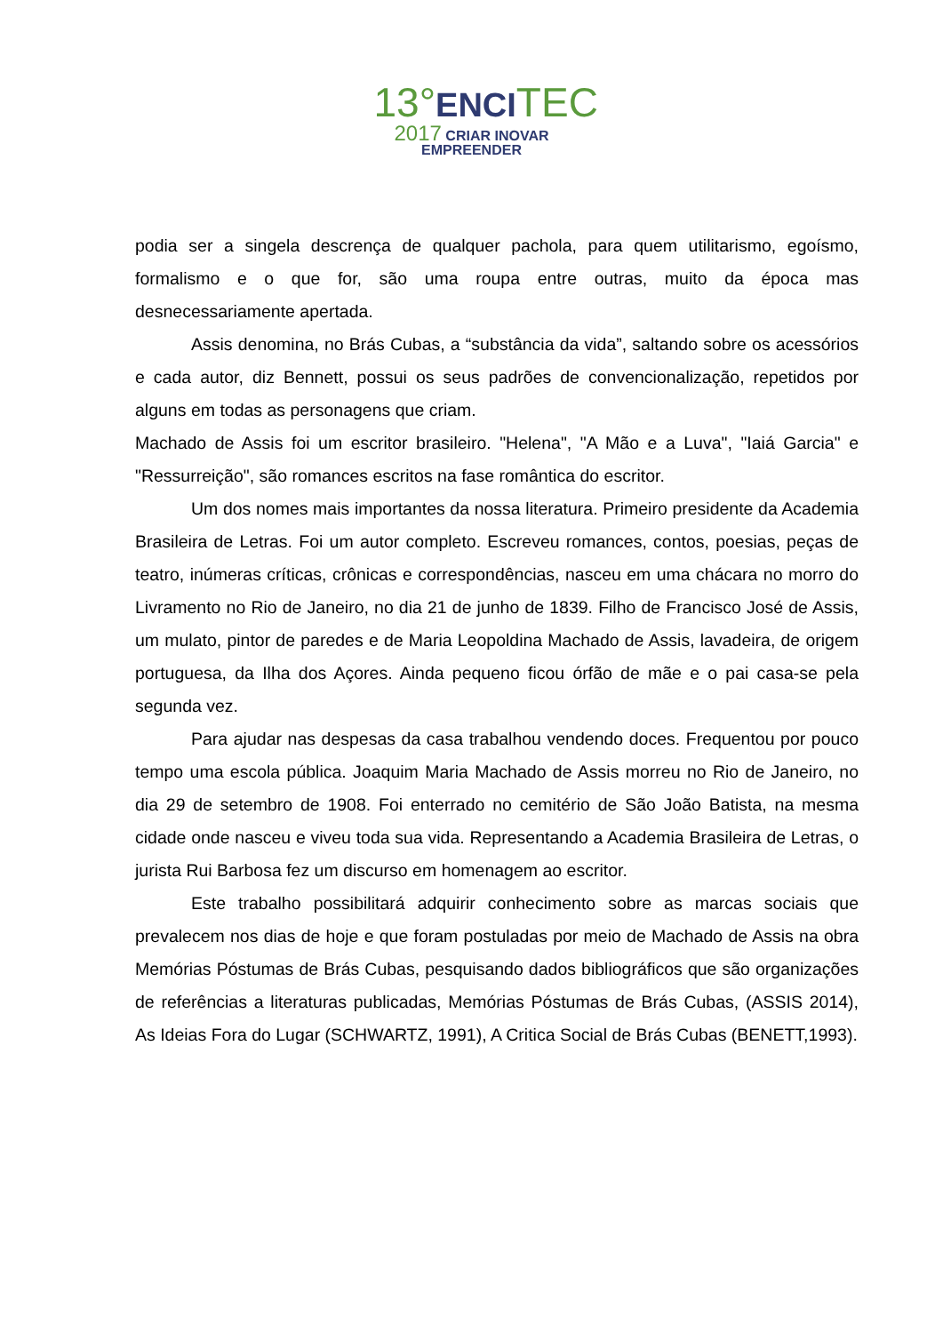13°ENCI TEC
2017 CRIAR INOVAR EMPREENDER
podia ser a singela descrença de qualquer pachola, para quem utilitarismo, egoísmo, formalismo e o que for, são uma roupa entre outras, muito da época mas desnecessariamente apertada.
Assis denomina, no Brás Cubas, a “substância da vida”, saltando sobre os acessórios e cada autor, diz Bennett, possui os seus padrões de convencionalização, repetidos por alguns em todas as personagens que criam.
Machado de Assis foi um escritor brasileiro. "Helena", "A Mão e a Luva", "Iaiá Garcia" e "Ressurreição", são romances escritos na fase romântica do escritor.
Um dos nomes mais importantes da nossa literatura. Primeiro presidente da Academia Brasileira de Letras. Foi um autor completo. Escreveu romances, contos, poesias, peças de teatro, inúmeras críticas, crônicas e correspondências, nasceu em uma chácara no morro do Livramento no Rio de Janeiro, no dia 21 de junho de 1839. Filho de Francisco José de Assis, um mulato, pintor de paredes e de Maria Leopoldina Machado de Assis, lavadeira, de origem portuguesa, da Ilha dos Açores. Ainda pequeno ficou órfão de mãe e o pai casa-se pela segunda vez.
Para ajudar nas despesas da casa trabalhou vendendo doces. Frequentou por pouco tempo uma escola pública. Joaquim Maria Machado de Assis morreu no Rio de Janeiro, no dia 29 de setembro de 1908. Foi enterrado no cemitério de São João Batista, na mesma cidade onde nasceu e viveu toda sua vida. Representando a Academia Brasileira de Letras, o jurista Rui Barbosa fez um discurso em homenagem ao escritor.
Este trabalho possibilitará adquirir conhecimento sobre as marcas sociais que prevalecem nos dias de hoje e que foram postuladas por meio de Machado de Assis na obra Memórias Póstumas de Brás Cubas, pesquisando dados bibliográficos que são organizações de referências a literaturas publicadas, Memórias Póstumas de Brás Cubas, (ASSIS 2014), As Ideias Fora do Lugar (SCHWARTZ, 1991), A Critica Social de Brás Cubas (BENETT,1993).